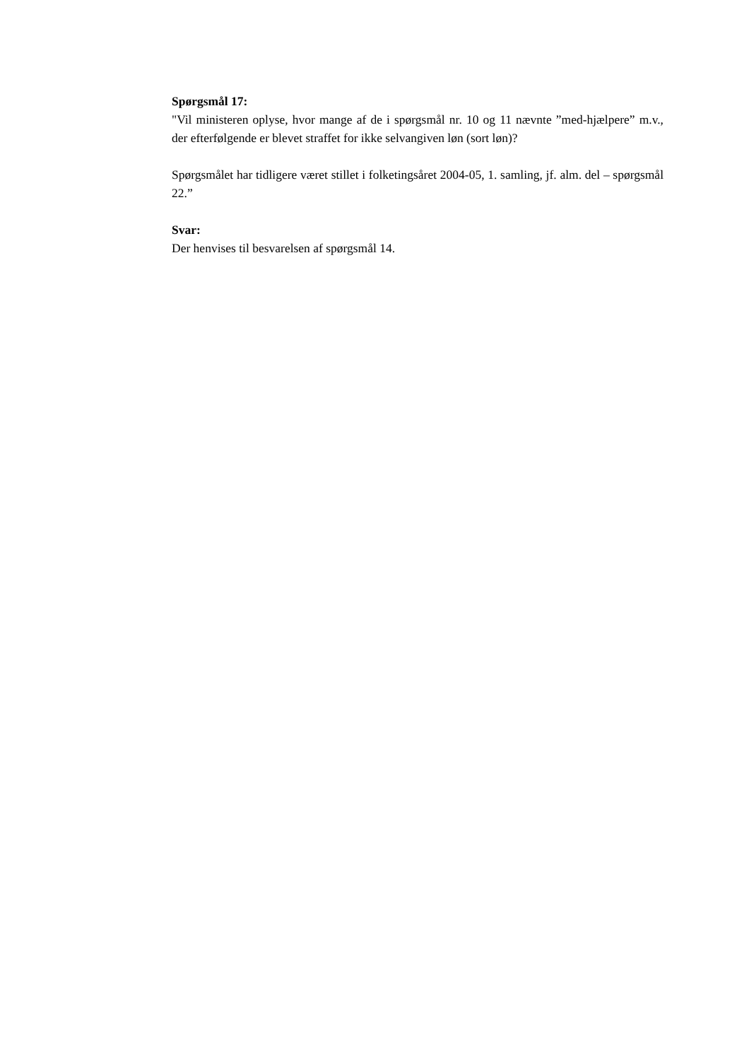Spørgsmål 17:
"Vil ministeren oplyse, hvor mange af de i spørgsmål nr. 10 og 11 nævnte ”med-hjælpere” m.v., der efterfølgende er blevet straffet for ikke selvangiven løn (sort løn)?
Spørgsmålet har tidligere været stillet i folketingsåret 2004-05, 1. samling, jf. alm. del – spørgsmål 22.”
Svar:
Der henvises til besvarelsen af spørgsmål 14.